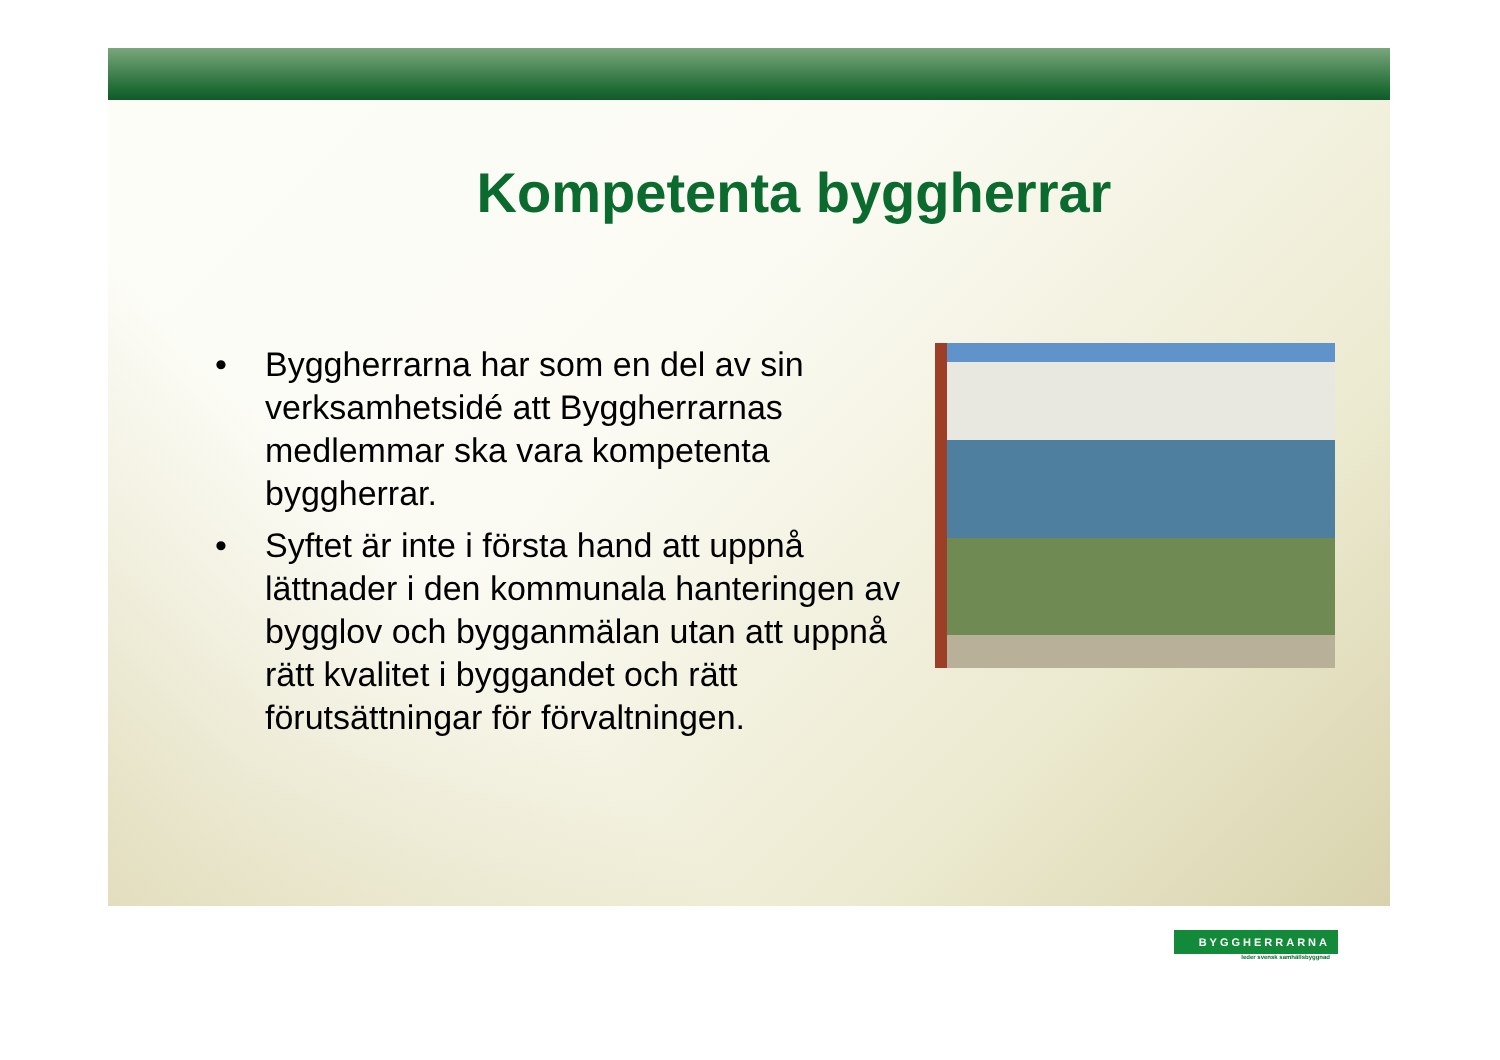Kompetenta byggherrar
• Byggherrarna har som en del av sin verksamhetsidé att Byggherrarnas medlemmar ska vara kompetenta byggherrar.
• Syftet är inte i första hand att uppnå lättnader i den kommunala hanteringen av bygglov och bygganmälan utan att uppnå rätt kvalitet i byggandet och rätt förutsättningar för förvaltningen.
BYGGHERRARNA
leder svensk samhällsbyggnad